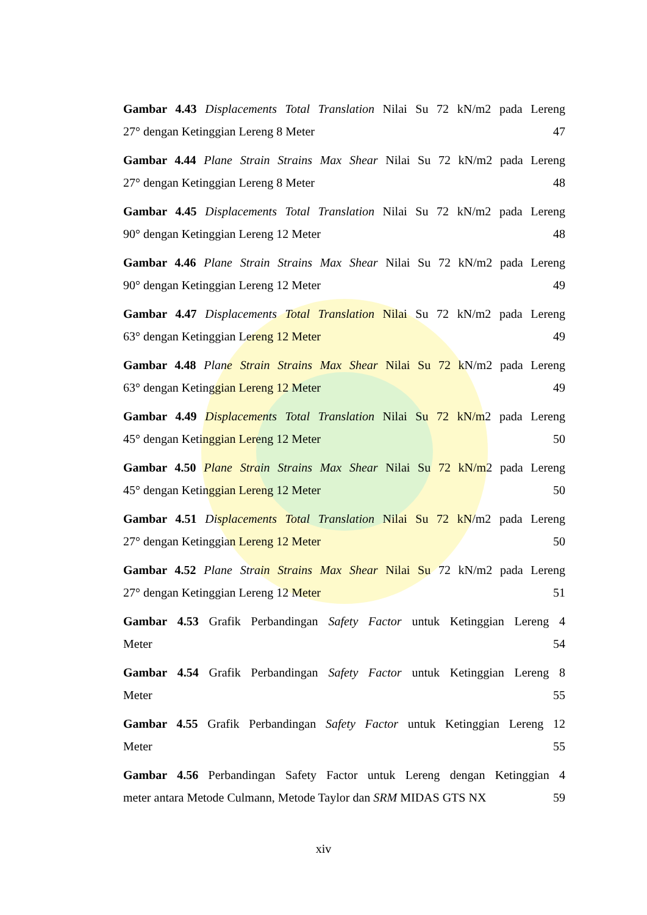Gambar 4.43 Displacements Total Translation Nilai Su 72 kN/m2 pada Lereng
27° dengan Ketinggian Lereng 8 Meter 47
Gambar 4.44 Plane Strain Strains Max Shear Nilai Su 72 kN/m2 pada Lereng
27° dengan Ketinggian Lereng 8 Meter 48
Gambar 4.45 Displacements Total Translation Nilai Su 72 kN/m2 pada Lereng
90° dengan Ketinggian Lereng 12 Meter 48
Gambar 4.46 Plane Strain Strains Max Shear Nilai Su 72 kN/m2 pada Lereng
90° dengan Ketinggian Lereng 12 Meter 49
Gambar 4.47 Displacements Total Translation Nilai Su 72 kN/m2 pada Lereng
63° dengan Ketinggian Lereng 12 Meter 49
Gambar 4.48 Plane Strain Strains Max Shear Nilai Su 72 kN/m2 pada Lereng
63° dengan Ketinggian Lereng 12 Meter 49
Gambar 4.49 Displacements Total Translation Nilai Su 72 kN/m2 pada Lereng
45° dengan Ketinggian Lereng 12 Meter 50
Gambar 4.50 Plane Strain Strains Max Shear Nilai Su 72 kN/m2 pada Lereng
45° dengan Ketinggian Lereng 12 Meter 50
Gambar 4.51 Displacements Total Translation Nilai Su 72 kN/m2 pada Lereng
27° dengan Ketinggian Lereng 12 Meter 50
Gambar 4.52 Plane Strain Strains Max Shear Nilai Su 72 kN/m2 pada Lereng
27° dengan Ketinggian Lereng 12 Meter 51
Gambar 4.53 Grafik Perbandingan Safety Factor untuk Ketinggian Lereng 4
Meter 54
Gambar 4.54 Grafik Perbandingan Safety Factor untuk Ketinggian Lereng 8
Meter 55
Gambar 4.55 Grafik Perbandingan Safety Factor untuk Ketinggian Lereng 12
Meter 55
Gambar 4.56 Perbandingan Safety Factor untuk Lereng dengan Ketinggian 4
meter antara Metode Culmann, Metode Taylor dan SRM MIDAS GTS NX 59
xiv